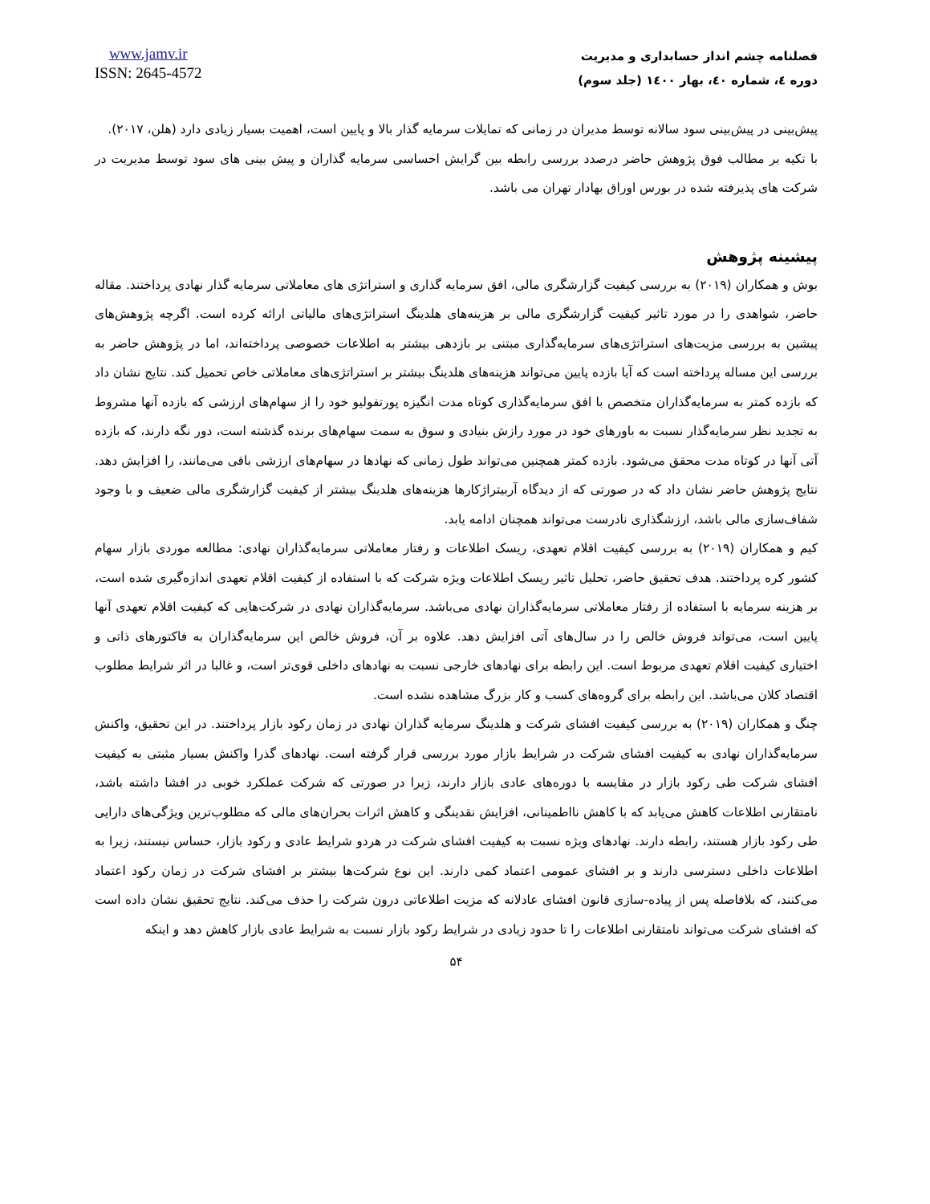فصلنامه چشم انداز حسابداری و مدیریت
دوره ٤، شماره ٤٠، بهار ١٤٠٠ (جلد سوم)
www.jamv.ir
ISSN: 2645-4572
پیش‌بینی در پیش‌بینی سود سالانه توسط مدیران در زمانی که تمایلات سرمایه گذار بالا و پایین است، اهمیت بسیار زیادی دارد (هلن، ۲۰۱۷).
با تکیه بر مطالب فوق پژوهش حاضر درصدد بررسی رابطه بین گرایش احساسی سرمایه گذاران و پیش بینی های سود توسط مدیریت در شرکت های پذیرفته شده در بورس اوراق بهادار تهران می باشد.
پیشینه پژوهش
بوش و همکاران (۲۰۱۹) به بررسی کیفیت گزارشگری مالی، افق سرمایه گذاری و استراتژی های معاملاتی سرمایه گذار نهادی پرداختند. مقاله حاضر، شواهدی را در مورد تاثیر کیفیت گزارشگری مالی بر هزینه‌های هلدینگ استراتژی‌های مالیاتی ارائه کرده است. اگرچه پژوهش‌های پیشین به بررسی مزیت‌های استراتژی‌های سرمایه‌گذاری مبتنی بر بازدهی بیشتر به اطلاعات خصوصی پرداخته‌اند، اما در پژوهش حاضر به بررسی این مساله پرداخته است که آیا بازده پایین می‌تواند هزینه‌های هلدینگ بیشتر بر استراتژی‌های معاملاتی خاص تحمیل کند. نتایج نشان داد که بازده کمتر به سرمایه‌گذاران متخصص با افق سرمایه‌گذاری کوتاه مدت انگیزه پورتفولیو خود را از سهام‌های ارزشی که بازده آنها مشروط به تجدید نظر سرمایه‌گذار نسبت به باورهای خود در مورد رازش بنیادی و سوق به سمت سهام‌های برنده گذشته است، دور نگه دارند، که بازده آتی آنها در کوتاه مدت محقق می‌شود. بازده کمتر همچنین می‌تواند طول زمانی که نهادها در سهام‌های ارزشی باقی می‌مانند، را افزایش دهد. نتایج پژوهش حاضر نشان داد که در صورتی که از دیدگاه آربیتراژکارها هزینه‌های هلدینگ بیشتر از کیفیت گزارشگری مالی ضعیف و با وجود شفاف‌سازی مالی باشد، ارزشگذاری نادرست می‌تواند همچنان ادامه یابد.
کیم و همکاران (۲۰۱۹) به بررسی کیفیت اقلام تعهدی، ریسک اطلاعات و رفتار معاملاتی سرمایه‌گذاران نهادی: مطالعه موردی بازار سهام کشور کره پرداختند. هدف تحقیق حاضر، تحلیل تاثیر ریسک اطلاعات ویژه شرکت که با استفاده از کیفیت اقلام تعهدی اندازه‌گیری شده است، بر هزینه سرمایه با استفاده از رفتار معاملاتی سرمایه‌گذاران نهادی می‌باشد. سرمایه‌گذاران نهادی در شرکت‌هایی که کیفیت اقلام تعهدی آنها پایین است، می‌تواند فروش خالص را در سال‌های آتی افزایش دهد. علاوه بر آن، فروش خالص این سرمایه‌گذاران به فاکتورهای ذاتی و اختیاری کیفیت اقلام تعهدی مربوط است. این رابطه برای نهادهای خارجی نسبت به نهادهای داخلی قوی‌تر است، و غالبا در اثر شرایط مطلوب اقتصاد کلان می‌باشد. این رابطه برای گروه‌های کسب و کار بزرگ مشاهده نشده است.
چنگ و همکاران (۲۰۱۹) به بررسی کیفیت افشای شرکت و هلدینگ سرمایه گذاران نهادی در زمان رکود بازار پرداختند. در این تحقیق، واکنش سرمایه‌گذاران نهادی به کیفیت افشای شرکت در شرایط بازار مورد بررسی قرار گرفته است. نهادهای گذرا واکنش بسیار مثبتی به کیفیت افشای شرکت طی رکود بازار در مقایسه با دوره‌های عادی بازار دارند، زیرا در صورتی که شرکت عملکرد خوبی در افشا داشته باشد، نامتقارنی اطلاعات کاهش می‌یابد که با کاهش نااطمینانی، افزایش نقدینگی و کاهش اثرات بحران‌های مالی که مطلوب‌ترین ویژگی‌های دارایی طی رکود بازار هستند، رابطه دارند. نهادهای ویژه نسبت به کیفیت افشای شرکت در هردو شرایط عادی و رکود بازار، حساس نیستند، زیرا به اطلاعات داخلی دسترسی دارند و بر افشای عمومی اعتماد کمی دارند. این نوع شرکت‌ها بیشتر بر افشای شرکت در زمان رکود اعتماد می‌کنند، که بلافاصله پس از پیاده-سازی قانون افشای عادلانه که مزیت اطلاعاتی درون شرکت را حذف می‌کند. نتایج تحقیق نشان داده است که افشای شرکت می‌تواند نامتقارنی اطلاعات را تا حدود زیادی در شرایط رکود بازار نسبت به شرایط عادی بازار کاهش دهد و اینکه
۵۴